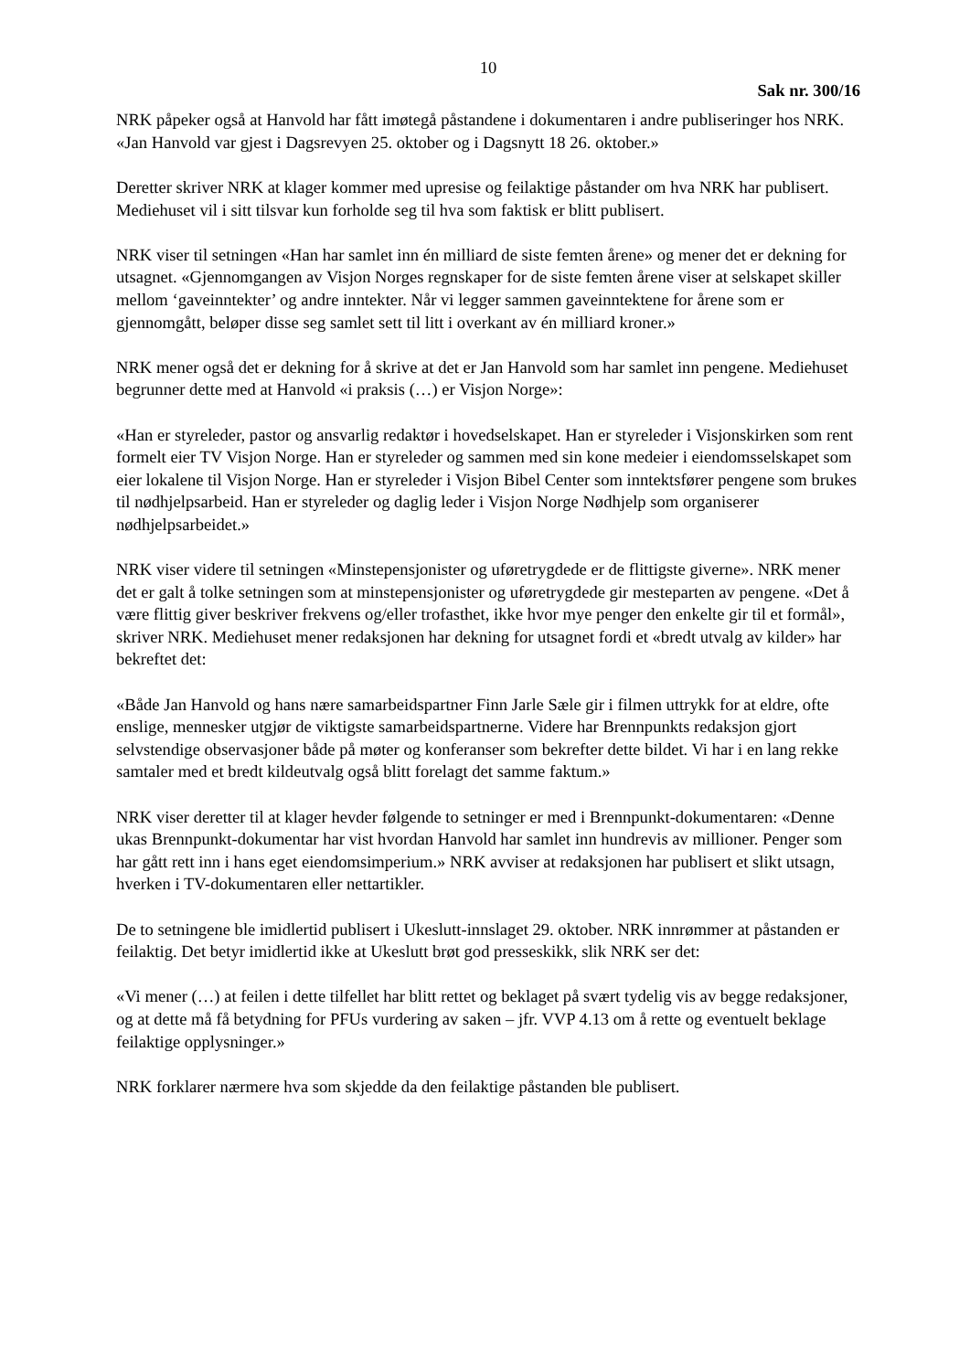10
Sak nr. 300/16
NRK påpeker også at Hanvold har fått imøtegå påstandene i dokumentaren i andre publiseringer hos NRK. «Jan Hanvold var gjest i Dagsrevyen 25. oktober og i Dagsnytt 18 26. oktober.»
Deretter skriver NRK at klager kommer med upresise og feilaktige påstander om hva NRK har publisert. Mediehuset vil i sitt tilsvar kun forholde seg til hva som faktisk er blitt publisert.
NRK viser til setningen «Han har samlet inn én milliard de siste femten årene» og mener det er dekning for utsagnet. «Gjennomgangen av Visjon Norges regnskaper for de siste femten årene viser at selskapet skiller mellom ‘gaveinntekter’ og andre inntekter. Når vi legger sammen gaveinntektene for årene som er gjennomgått, beløper disse seg samlet sett til litt i overkant av én milliard kroner.»
NRK mener også det er dekning for å skrive at det er Jan Hanvold som har samlet inn pengene. Mediehuset begrunner dette med at Hanvold «i praksis (…) er Visjon Norge»:
«Han er styreleder, pastor og ansvarlig redaktør i hovedselskapet. Han er styreleder i Visjonskirken som rent formelt eier TV Visjon Norge. Han er styreleder og sammen med sin kone medeier i eiendomsselskapet som eier lokalene til Visjon Norge. Han er styreleder i Visjon Bibel Center som inntektsfører pengene som brukes til nødhjelpsarbeid. Han er styreleder og daglig leder i Visjon Norge Nødhjelp som organiserer nødhjelpsarbeidet.»
NRK viser videre til setningen «Minstepensjonister og uføretrygdede er de flittigste giverne». NRK mener det er galt å tolke setningen som at minstepensjonister og uføretrygdede gir mesteparten av pengene. «Det å være flittig giver beskriver frekvens og/eller trofasthet, ikke hvor mye penger den enkelte gir til et formål», skriver NRK. Mediehuset mener redaksjonen har dekning for utsagnet fordi et «bredt utvalg av kilder» har bekreftet det:
«Både Jan Hanvold og hans nære samarbeidspartner Finn Jarle Sæle gir i filmen uttrykk for at eldre, ofte enslige, mennesker utgjør de viktigste samarbeidspartnerne. Videre har Brennpunkts redaksjon gjort selvstendige observasjoner både på møter og konferanser som bekrefter dette bildet. Vi har i en lang rekke samtaler med et bredt kildeutvalg også blitt forelagt det samme faktum.»
NRK viser deretter til at klager hevder følgende to setninger er med i Brennpunkt-dokumentaren: «Denne ukas Brennpunkt-dokumentar har vist hvordan Hanvold har samlet inn hundrevis av millioner. Penger som har gått rett inn i hans eget eiendomsimperium.» NRK avviser at redaksjonen har publisert et slikt utsagn, hverken i TV-dokumentaren eller nettartikler.
De to setningene ble imidlertid publisert i Ukeslutt-innslaget 29. oktober. NRK innrømmer at påstanden er feilaktig. Det betyr imidlertid ikke at Ukeslutt brøt god presseskikk, slik NRK ser det:
«Vi mener (…) at feilen i dette tilfellet har blitt rettet og beklaget på svært tydelig vis av begge redaksjoner, og at dette må få betydning for PFUs vurdering av saken – jfr. VVP 4.13 om å rette og eventuelt beklage feilaktige opplysninger.»
NRK forklarer nærmere hva som skjedde da den feilaktige påstanden ble publisert.